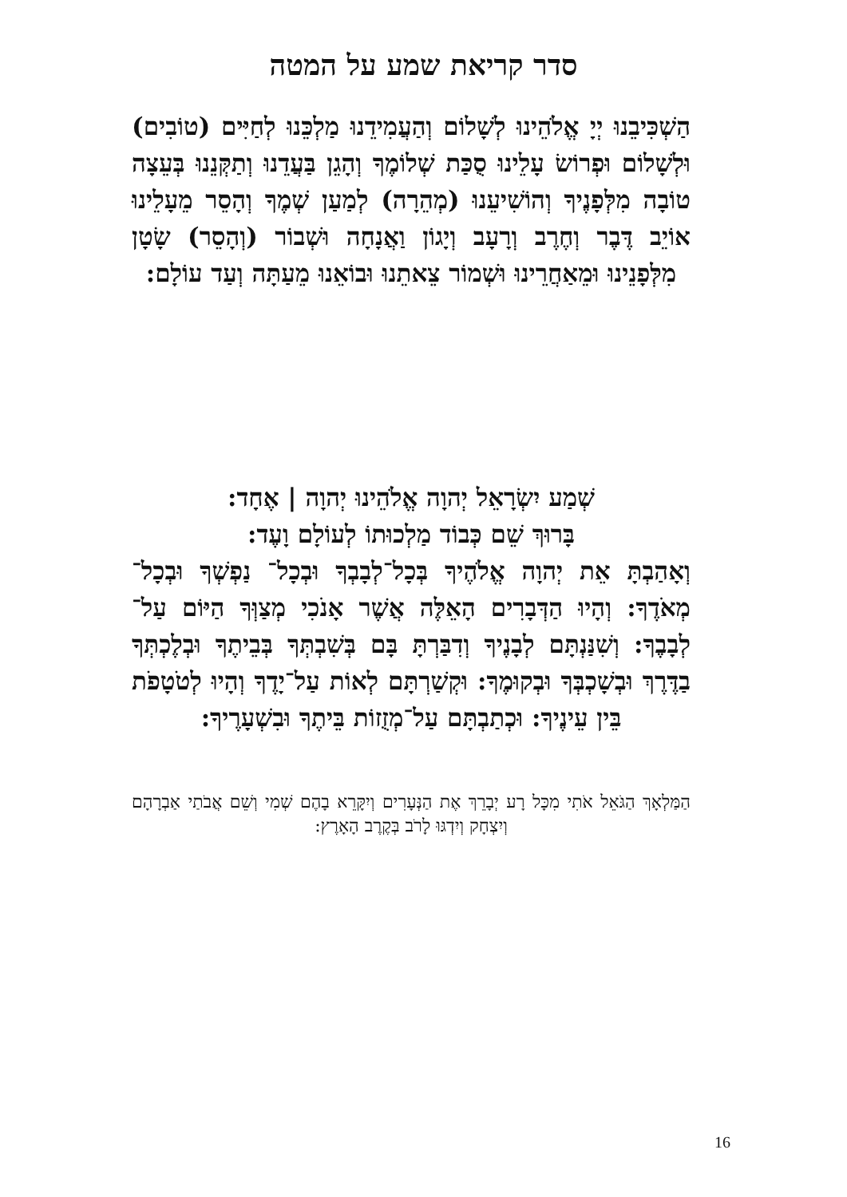סדר קריאת שמע על המטה
הַשְׁכִּיבֵנוּ יְיָ אֱלֹהֵינוּ לְשָׁלוֹם וְהַעֲמִידֵנוּ מַלְכֵּנוּ לְחַיִּים (טוֹבִים) וּלְשָׁלוֹם וּפְרוֹשׂ עָלֵינוּ סֻכַּת שְׁלוֹמֶךָ וְהָגֵן בַּעֲדֵנוּ וְתַקְּנֵנוּ בְּעֵצָה טוֹבָה מִלְּפָנֶיךָ וְהוֹשִׁיעֵנוּ (מְהֵרָה) לְמַעַן שְׁמֶךָ וְהָסֵר מֵעָלֵינוּ אוֹיֵב דֶּבֶר וְחֶרֶב וְרָעָב וְיָגוֹן וַאֲנָחָה וּשְׁבוֹר (וְהָסֵר) שָׂטָן מִלְּפָנֵינוּ וּמֵאַחֲרֵינוּ וּשְׁמוֹר צֵאתֵנוּ וּבוֹאֵנוּ מֵעַתָּה וְעַד עוֹלָם:
שְׁמַע יִשְׂרָאֵל יְהוָה אֱלֹהֵינוּ יְהוָה | אֶחָד:
בָּרוּךְ שֵׁם כְּבוֹד מַלְכוּתוֹ לְעוֹלָם וָעֶד:
וְאָהַבְתָּ אֵת יְהוָה אֱלֹהֶיךָ בְּכָל־לְבָבְךָ וּבְכָל־ נַפְשְׁךָ וּבְכָל־מְאֹדֶךָ: וְהָיוּ הַדְּבָרִים הָאֵלֶּה אֲשֶׁר אָנֹכִי מְצַוְּךָ הַיּוֹם עַל־לְבָבֶךָ: וְשִׁנַּנְתָּם לְבָנֶיךָ וְדִבַּרְתָּ בָּם בְּשִׁבְתְּךָ בְּבֵיתֶךָ וּבְלֶכְתְּךָ בַדֶּרֶךְ וּבְשָׁכְבְּךָ וּבְקוּמֶךָ: וּקְשַׁרְתָּם לְאוֹת עַל־יָדֶךָ וְהָיוּ לְטֹטָפֹת בֵּין עֵינֶיךָ: וּכְתַבְתָּם עַל־מְזֻזוֹת בֵּיתֶךָ וּבִשְׁעָרֶיךָ:
הַמַּלְאָךְ הַגֹּאֵל אֹתִי מִכָּל רָע יְבָרֵךְ אֶת הַנְּעָרִים וְיִקָּרֵא בָהֶם שְׁמִי וְשֵׁם אֲבֹתַי אַבְרָהָם וְיִצְחָק וְיִדְגּוּ לָרֹב בְּקֶרֶב הָאָרֶץ:
16